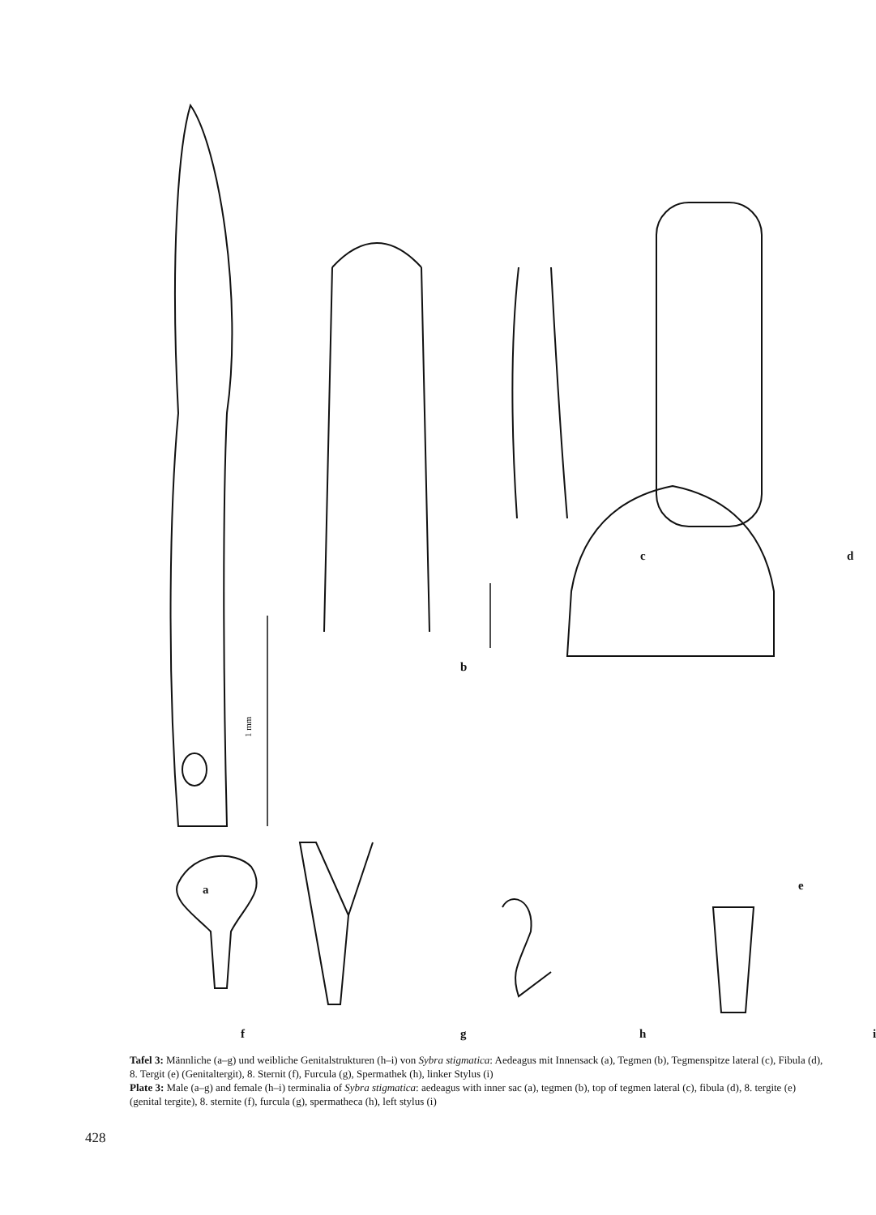1 mm
a
b
c d
e
f g h i
Tafel 3: Männliche (a–g) und weibliche Genitalstrukturen (h–i) von Sybra stigmatica: Aedeagus mit Innensack (a), Tegmen (b), Tegmenspitze lateral (c), Fibula (d), 8. Tergit (e) (Genitaltergit), 8. Sternit (f), Furcula (g), Spermathek (h), linker Stylus (i)
Plate 3: Male (a–g) and female (h–i) terminalia of Sybra stigmatica: aedeagus with inner sac (a), tegmen (b), top of tegmen lateral (c), fibula (d), 8. tergite (e) (genital tergite), 8. sternite (f), furcula (g), spermatheca (h), left stylus (i)
428